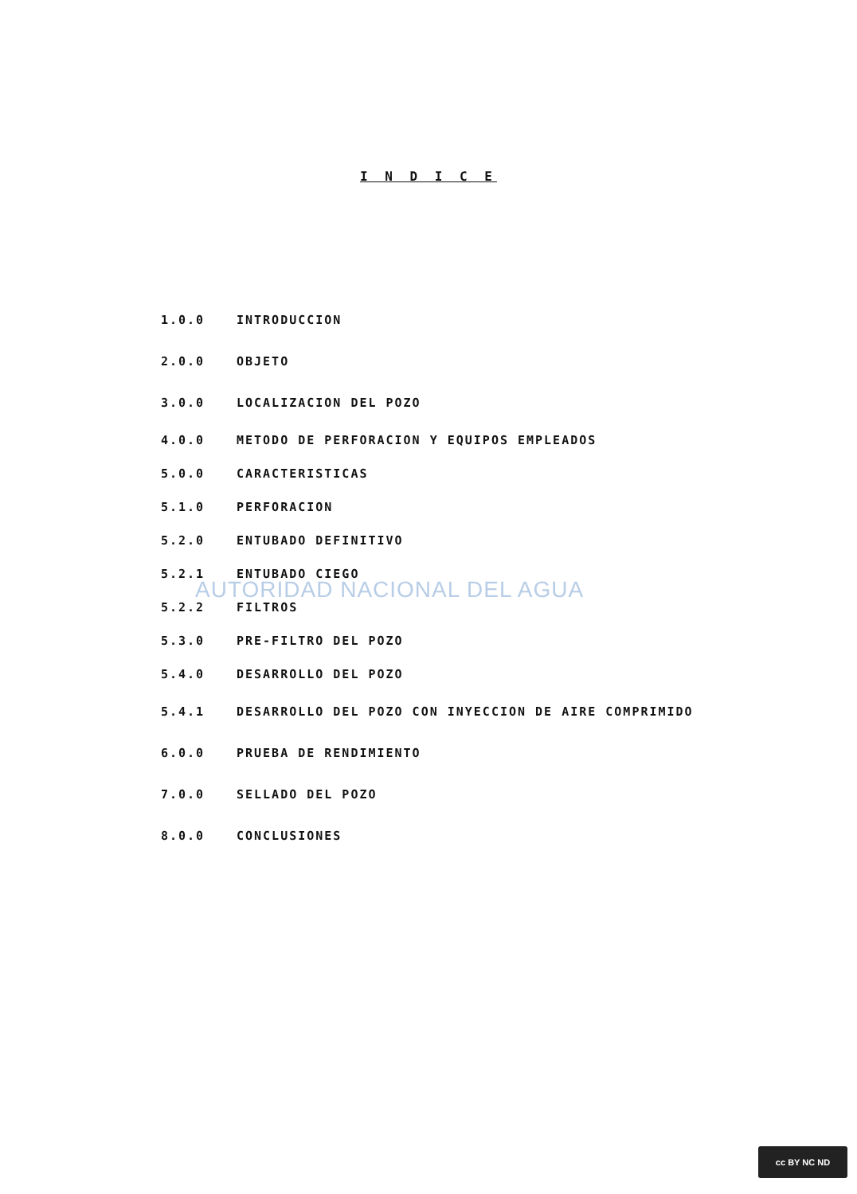I N D I C E
1.0.0 INTRODUCCION
2.0.0 OBJETO
3.0.0 LOCALIZACION DEL POZO
4.0.0
METODO DE PERFORACION Y EQUIPOS EMPLEADOS
5.0.0 CARACTERISTICAS
5.1.0 PERFORACION
5.2.0 ENTUBADO DEFINITIVO
5.2.1 ENTUBADO CIEGO
5.2.2 FILTROS
5.3.0 PRE-FILTRO DEL POZO
5.4.0 DESARROLLO DEL POZO
5.4.1
DESARROLLO DEL POZO CON INYECCION DE AIRE COMPRIMIDO
6.0.0 PRUEBA DE RENDIMIENTO
7.0.0 SELLADO DEL POZO
8.0.0 CONCLUSIONES
AUTORIDAD NACIONAL DEL AGUA
cc BY NC ND